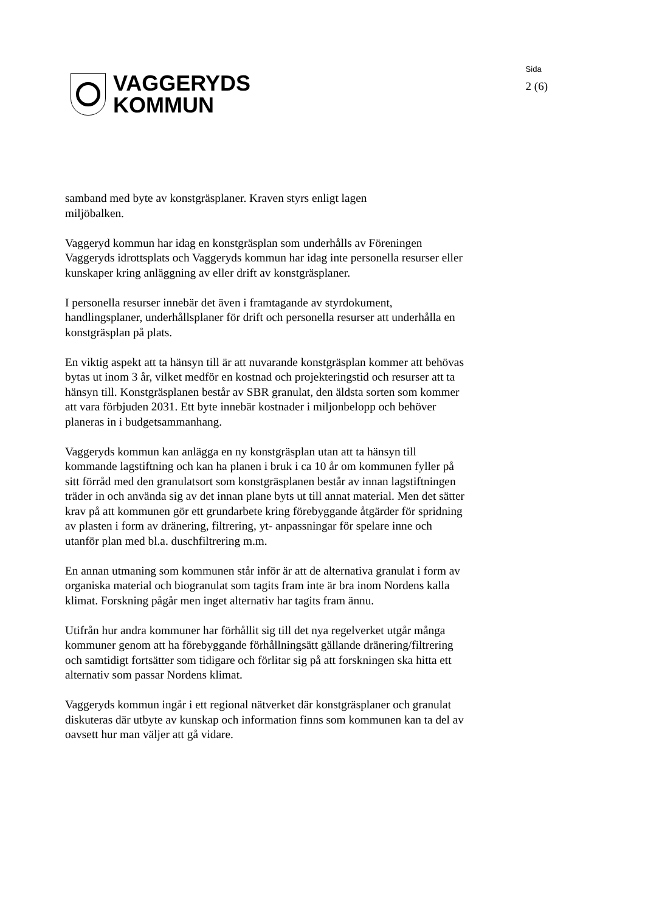VAGGERYDS
KOMMUN
Sida
2 (6)
samband med byte av konstgräsplaner. Kraven styrs enligt lagen
miljöbalken.
Vaggeryd kommun har idag en konstgräsplan som underhålls av Föreningen Vaggeryds idrottsplats och Vaggeryds kommun har idag inte personella resurser eller kunskaper kring anläggning av eller drift av konstgräsplaner.
I personella resurser innebär det även i framtagande av styrdokument, handlingsplaner, underhållsplaner för drift och personella resurser att underhålla en konstgräsplan på plats.
En viktig aspekt att ta hänsyn till är att nuvarande konstgräsplan kommer att behövas bytas ut inom 3 år, vilket medför en kostnad och projekteringstid och resurser att ta hänsyn till. Konstgräsplanen består av SBR granulat, den äldsta sorten som kommer att vara förbjuden 2031. Ett byte innebär kostnader i miljonbelopp och behöver planeras in i budgetsammanhang.
Vaggeryds kommun kan anlägga en ny konstgräsplan utan att ta hänsyn till kommande lagstiftning och kan ha planen i bruk i ca 10 år om kommunen fyller på sitt förråd med den granulatsort som konstgräsplanen består av innan lagstiftningen träder in och använda sig av det innan plane byts ut till annat material. Men det sätter krav på att kommunen gör ett grundarbete kring förebyggande åtgärder för spridning av plasten i form av dränering, filtrering, yt- anpassningar för spelare inne och utanför plan med bl.a. duschfiltrering m.m.
En annan utmaning som kommunen står inför är att de alternativa granulat i form av organiska material och biogranulat som tagits fram inte är bra inom Nordens kalla klimat. Forskning pågår men inget alternativ har tagits fram ännu.
Utifrån hur andra kommuner har förhållit sig till det nya regelverket utgår många kommuner genom att ha förebyggande förhållningsätt gällande dränering/filtrering och samtidigt fortsätter som tidigare och förlitar sig på att forskningen ska hitta ett alternativ som passar Nordens klimat.
Vaggeryds kommun ingår i ett regional nätverket där konstgräsplaner och granulat diskuteras där utbyte av kunskap och information finns som kommunen kan ta del av oavsett hur man väljer att gå vidare.